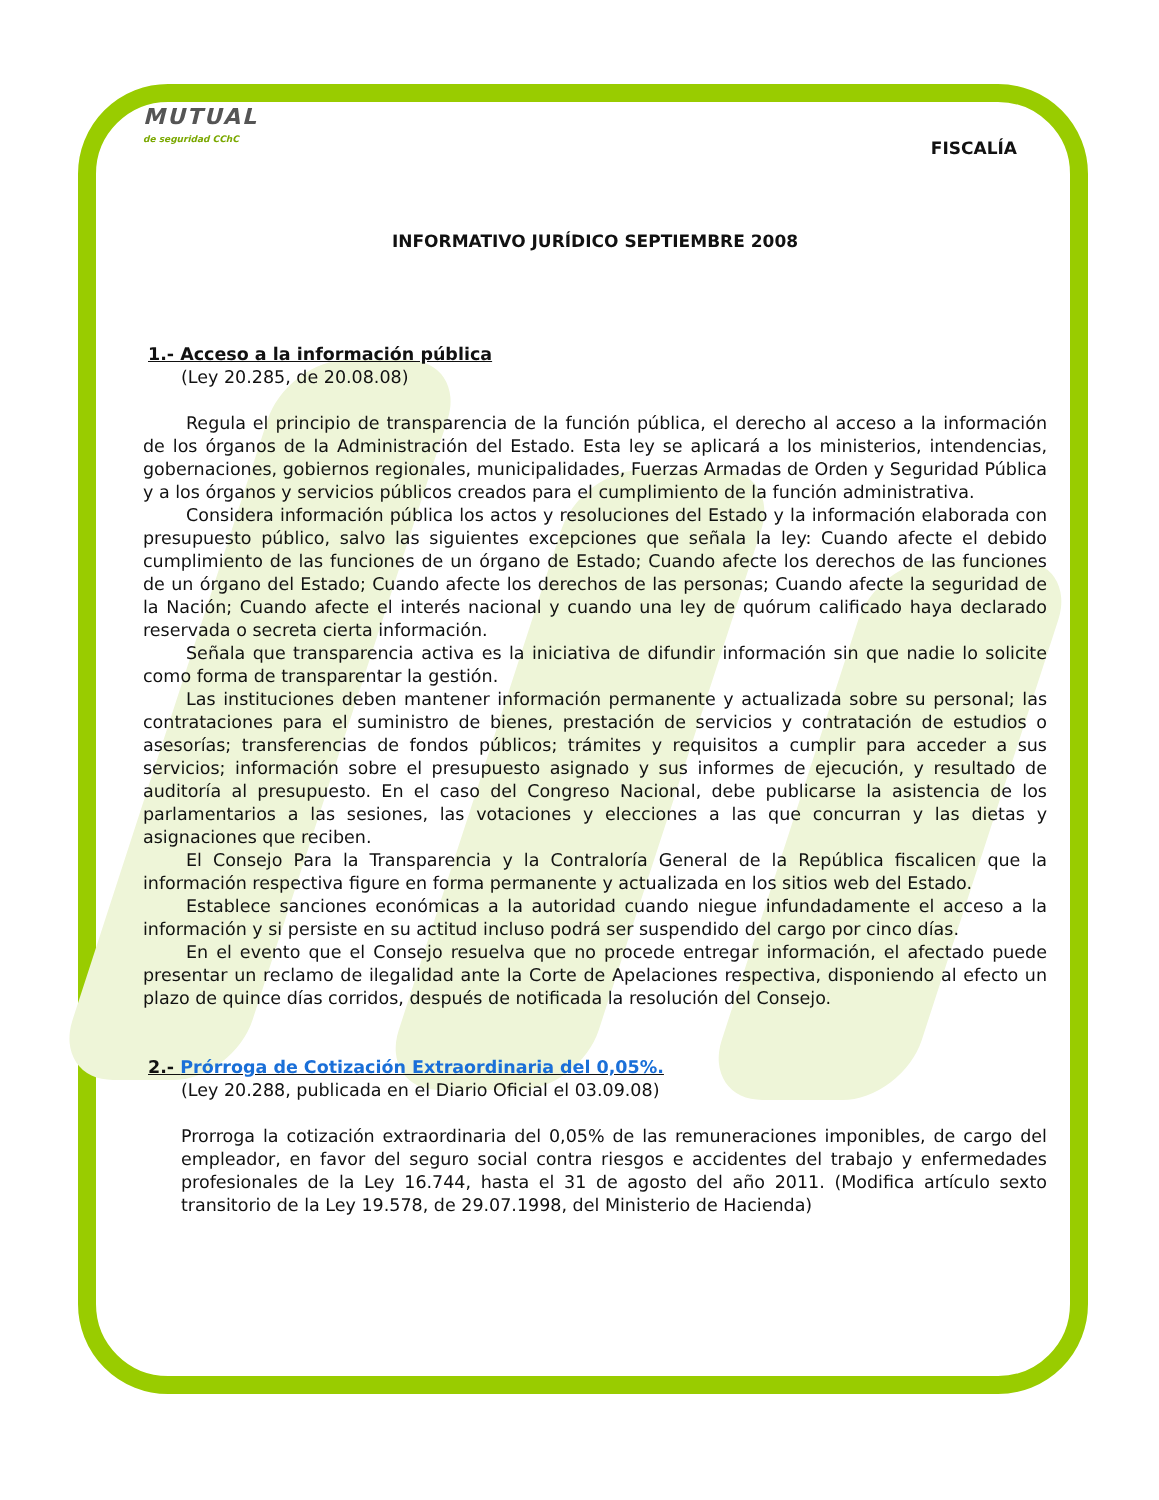MUTUAL
de seguridad CChC
FISCALÍA
INFORMATIVO JURÍDICO SEPTIEMBRE 2008
1.- Acceso a la información pública
(Ley 20.285, de 20.08.08)
Regula el principio de transparencia de la función pública, el derecho al acceso a la información de los órganos de la Administración del Estado. Esta ley se aplicará a los ministerios, intendencias, gobernaciones, gobiernos regionales, municipalidades, Fuerzas Armadas de Orden y Seguridad Pública y a los órganos y servicios públicos creados para el cumplimiento de la función administrativa.
Considera información pública los actos y resoluciones del Estado y la información elaborada con presupuesto público, salvo las siguientes excepciones que señala la ley: Cuando afecte el debido cumplimiento de las funciones de un órgano de Estado; Cuando afecte los derechos de las funciones de un órgano del Estado; Cuando afecte los derechos de las personas; Cuando afecte la seguridad de la Nación; Cuando afecte el interés nacional y cuando una ley de quórum calificado haya declarado reservada o secreta cierta información.
Señala que transparencia activa es la iniciativa de difundir información sin que nadie lo solicite como forma de transparentar la gestión.
Las instituciones deben mantener información permanente y actualizada sobre su personal; las contrataciones para el suministro de bienes, prestación de servicios y contratación de estudios o asesorías; transferencias de fondos públicos; trámites y requisitos a cumplir para acceder a sus servicios; información sobre el presupuesto asignado y sus informes de ejecución, y resultado de auditoría al presupuesto. En el caso del Congreso Nacional, debe publicarse la asistencia de los parlamentarios a las sesiones, las votaciones y elecciones a las que concurran y las dietas y asignaciones que reciben.
El Consejo Para la Transparencia y la Contraloría General de la República fiscalicen que la información respectiva figure en forma permanente y actualizada en los sitios web del Estado.
Establece sanciones económicas a la autoridad cuando niegue infundadamente el acceso a la información y si persiste en su actitud incluso podrá ser suspendido del cargo por cinco días.
En el evento que el Consejo resuelva que no procede entregar información, el afectado puede presentar un reclamo de ilegalidad ante la Corte de Apelaciones respectiva, disponiendo al efecto un plazo de quince días corridos, después de notificada la resolución del Consejo.
2.- Prórroga de Cotización Extraordinaria del 0,05%.
(Ley 20.288, publicada en el Diario Oficial el 03.09.08)
Prorroga la cotización extraordinaria del 0,05% de las remuneraciones imponibles, de cargo del empleador, en favor del seguro social contra riesgos e accidentes del trabajo y enfermedades profesionales de la Ley 16.744, hasta el 31 de agosto del año 2011. (Modifica artículo sexto transitorio de la Ley 19.578, de 29.07.1998, del Ministerio de Hacienda)